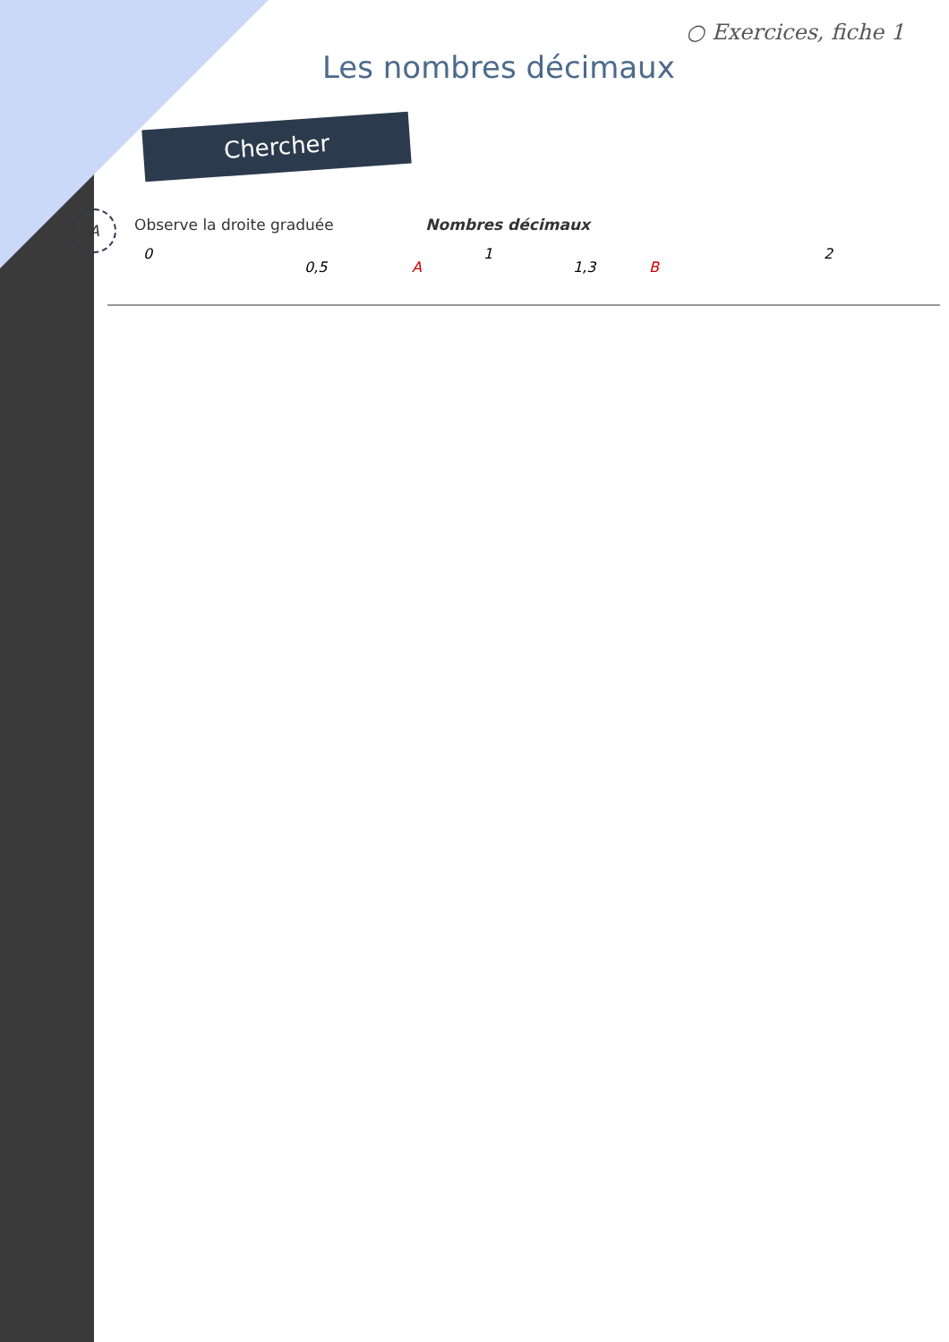○ Exercices, fiche 1
Les nombres décimaux
Chercher
A
Observe la droite graduée Nombres décimaux
0
0,5
A
1
1,3
B
2